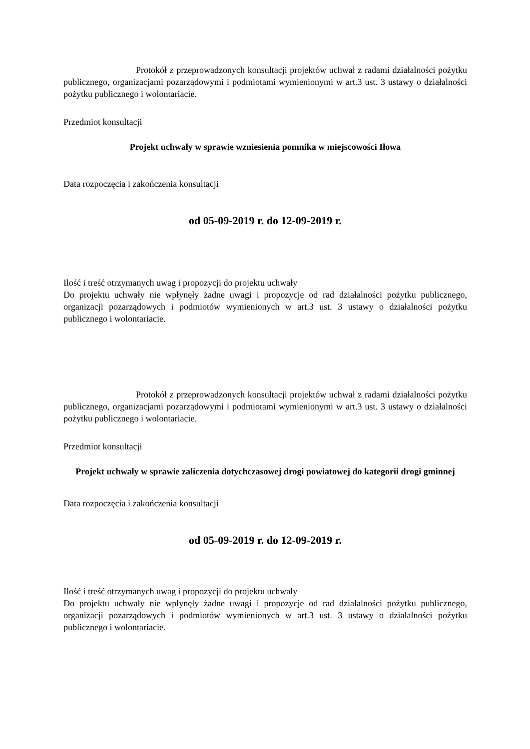Protokół z przeprowadzonych konsultacji projektów uchwał z radami działalności pożytku publicznego, organizacjami pozarządowymi i podmiotami wymienionymi w art.3 ust. 3 ustawy o działalności pożytku publicznego i wolontariacie.
Przedmiot konsultacji
Projekt uchwały w sprawie wzniesienia pomnika w miejscowości Iłowa
Data rozpoczęcia i zakończenia konsultacji
od 05-09-2019 r. do 12-09-2019 r.
Ilość i treść otrzymanych uwag i propozycji do projektu uchwały
Do projektu uchwały nie wpłynęły żadne uwagi i propozycje od rad działalności pożytku publicznego, organizacji pozarządowych i podmiotów wymienionych w art.3 ust. 3 ustawy o działalności pożytku publicznego i wolontariacie.
Protokół z przeprowadzonych konsultacji projektów uchwał z radami działalności pożytku publicznego, organizacjami pozarządowymi i podmiotami wymienionymi w art.3 ust. 3 ustawy o działalności pożytku publicznego i wolontariacie.
Przedmiot konsultacji
Projekt uchwały w sprawie zaliczenia dotychczasowej drogi powiatowej do kategorii drogi gminnej
Data rozpoczęcia i zakończenia konsultacji
od 05-09-2019 r. do 12-09-2019 r.
Ilość i treść otrzymanych uwag i propozycji do projektu uchwały
Do projektu uchwały nie wpłynęły żadne uwagi i propozycje od rad działalności pożytku publicznego, organizacji pozarządowych i podmiotów wymienionych w art.3 ust. 3 ustawy o działalności pożytku publicznego i wolontariacie.